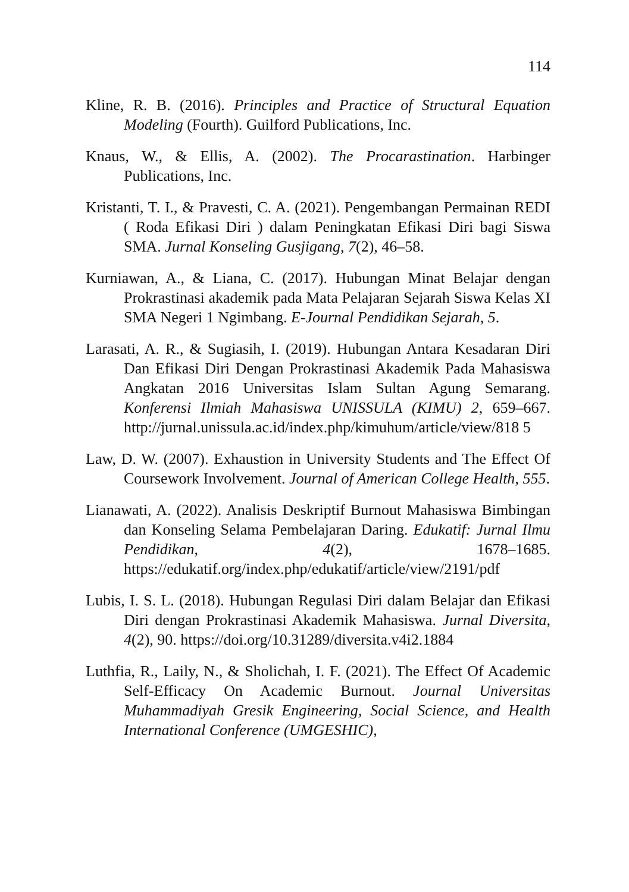114
Kline, R. B. (2016). Principles and Practice of Structural Equation Modeling (Fourth). Guilford Publications, Inc.
Knaus, W., & Ellis, A. (2002). The Procarastination. Harbinger Publications, Inc.
Kristanti, T. I., & Pravesti, C. A. (2021). Pengembangan Permainan REDI ( Roda Efikasi Diri ) dalam Peningkatan Efikasi Diri bagi Siswa SMA. Jurnal Konseling Gusjigang, 7(2), 46–58.
Kurniawan, A., & Liana, C. (2017). Hubungan Minat Belajar dengan Prokrastinasi akademik pada Mata Pelajaran Sejarah Siswa Kelas XI SMA Negeri 1 Ngimbang. E-Journal Pendidikan Sejarah, 5.
Larasati, A. R., & Sugiasih, I. (2019). Hubungan Antara Kesadaran Diri Dan Efikasi Diri Dengan Prokrastinasi Akademik Pada Mahasiswa Angkatan 2016 Universitas Islam Sultan Agung Semarang. Konferensi Ilmiah Mahasiswa UNISSULA (KIMU) 2, 659–667. http://jurnal.unissula.ac.id/index.php/kimuhum/article/view/818 5
Law, D. W. (2007). Exhaustion in University Students and The Effect Of Coursework Involvement. Journal of American College Health, 555.
Lianawati, A. (2022). Analisis Deskriptif Burnout Mahasiswa Bimbingan dan Konseling Selama Pembelajaran Daring. Edukatif: Jurnal Ilmu Pendidikan, 4(2), 1678–1685. https://edukatif.org/index.php/edukatif/article/view/2191/pdf
Lubis, I. S. L. (2018). Hubungan Regulasi Diri dalam Belajar dan Efikasi Diri dengan Prokrastinasi Akademik Mahasiswa. Jurnal Diversita, 4(2), 90. https://doi.org/10.31289/diversita.v4i2.1884
Luthfia, R., Laily, N., & Sholichah, I. F. (2021). The Effect Of Academic Self-Efficacy On Academic Burnout. Journal Universitas Muhammadiyah Gresik Engineering, Social Science, and Health International Conference (UMGESHIC),